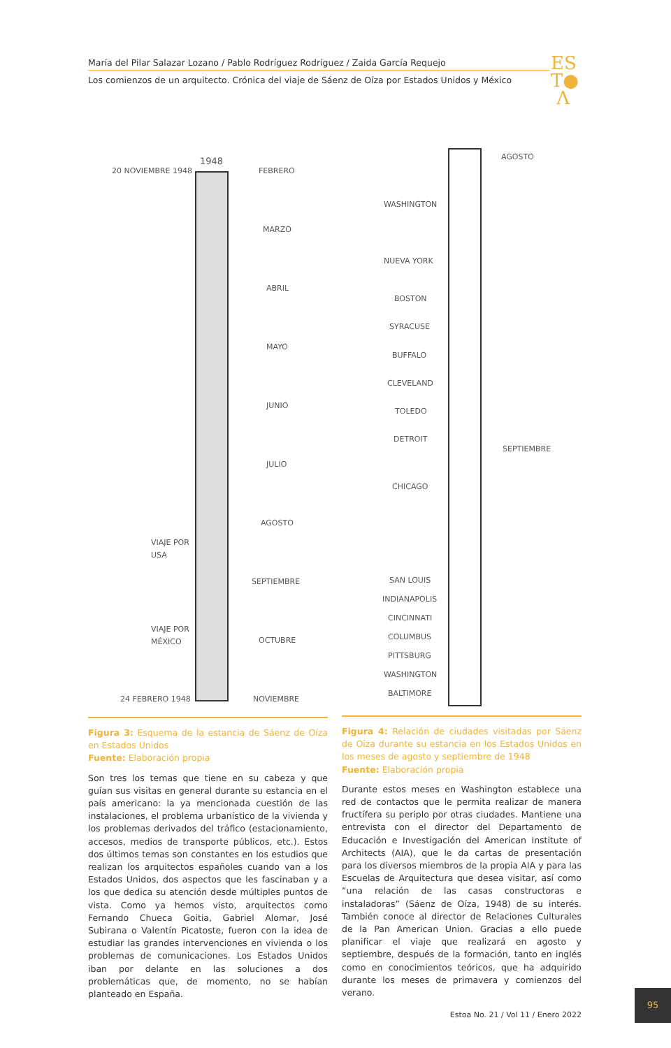María del Pilar Salazar Lozano / Pablo Rodríguez Rodríguez / Zaida García Requejo
Los comienzos de un arquitecto. Crónica del viaje de Sáenz de Oíza por Estados Unidos y México
ES
T●
Λ
1948
20 NOVIEMBRE 1948 FEBRERO
MARZO
ABRIL
MAYO
JUNIO
JULIO
VIAJE POR
USA
AGOSTO
SEPTIEMBRE
VIAJE POR
MÉXICO
OCTUBRE
24 FEBRERO 1948 NOVIEMBRE
Figura 3: Esquema de la estancia de Sáenz de Oíza en Estados Unidos
Fuente: Elaboración propia
Son tres los temas que tiene en su cabeza y que guían sus visitas en general durante su estancia en el país americano: la ya mencionada cuestión de las instalaciones, el problema urbanístico de la vivienda y los problemas derivados del tráfico (estacionamiento, accesos, medios de transporte públicos, etc.). Estos dos últimos temas son constantes en los estudios que realizan los arquitectos españoles cuando van a los Estados Unidos, dos aspectos que les fascinaban y a los que dedica su atención desde múltiples puntos de vista. Como ya hemos visto, arquitectos como Fernando Chueca Goitia, Gabriel Alomar, José Subirana o Valentín Picatoste, fueron con la idea de estudiar las grandes intervenciones en vivienda o los problemas de comunicaciones. Los Estados Unidos iban por delante en las soluciones a dos problemáticas que, de momento, no se habían planteado en España.
AGOSTO
WASHINGTON
NUEVA YORK
BOSTON
SYRACUSE
BUFFALO
CLEVELAND
TOLEDO
DETROIT
SEPTIEMBRE
CHICAGO
SAN LOUIS
INDIANAPOLIS
CINCINNATI
COLUMBUS
PITTSBURG
WASHINGTON
BALTIMORE
Figura 4: Relación de ciudades visitadas por Sáenz de Oíza durante su estancia en los Estados Unidos en los meses de agosto y septiembre de 1948
Fuente: Elaboración propia
Durante estos meses en Washington establece una red de contactos que le permita realizar de manera fructífera su periplo por otras ciudades. Mantiene una entrevista con el director del Departamento de Educación e Investigación del American Institute of Architects (AIA), que le da cartas de presentación para los diversos miembros de la propia AIA y para las Escuelas de Arquitectura que desea visitar, así como “una relación de las casas constructoras e instaladoras” (Sáenz de Oíza, 1948) de su interés. También conoce al director de Relaciones Culturales de la Pan American Union. Gracias a ello puede planificar el viaje que realizará en agosto y septiembre, después de la formación, tanto en inglés como en conocimientos teóricos, que ha adquirido durante los meses de primavera y comienzos del verano.
95
Estoa No. 21 / Vol 11 / Enero 2022